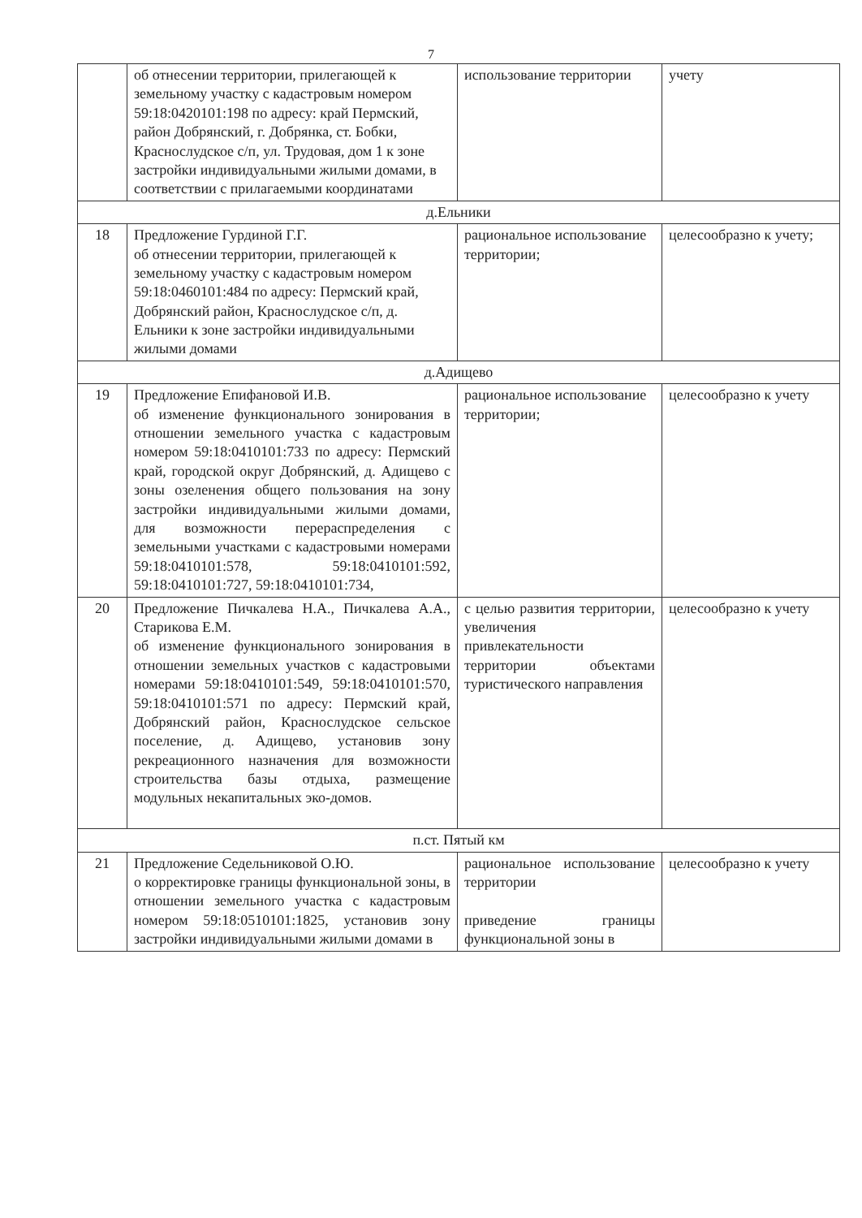7
| | об отнесении территории, прилегающей к земельному участку с кадастровым номером 59:18:0420101:198 по адресу: край Пермский, район Добрянский, г. Добрянка, ст. Бобки, Краснослудское с/п, ул. Трудовая, дом 1 к зоне застройки индивидуальными жилыми домами, в соответствии с прилагаемыми координатами | использование территории | учету |
| д.Ельники | | | |
| 18 | Предложение Гурдиной Г.Г. об отнесении территории, прилегающей к земельному участку с кадастровым номером 59:18:0460101:484 по адресу: Пермский край, Добрянский район, Краснослудское с/п, д. Ельники к зоне застройки индивидуальными жилыми домами | рациональное использование территории; | целесообразно к учету; |
| д.Адищево | | | |
| 19 | Предложение Епифановой И.В. об изменение функционального зонирования в отношении земельного участка с кадастровым номером 59:18:0410101:733 по адресу: Пермский край, городской округ Добрянский, д. Адищево с зоны озеленения общего пользования на зону застройки индивидуальными жилыми домами, для возможности перераспределения с земельными участками с кадастровыми номерами 59:18:0410101:578, 59:18:0410101:592, 59:18:0410101:727, 59:18:0410101:734, | рациональное использование территории; | целесообразно к учету |
| 20 | Предложение Пичкалева Н.А., Пичкалева А.А., Старикова Е.М. об изменение функционального зонирования в отношении земельных участков с кадастровыми номерами 59:18:0410101:549, 59:18:0410101:570, 59:18:0410101:571 по адресу: Пермский край, Добрянский район, Краснослудское сельское поселение, д. Адищево, установив зону рекреационного назначения для возможности строительства базы отдыха, размещение модульных некапитальных эко-домов. | с целью развития территории, увеличения привлекательности территории объектами туристического направления | целесообразно к учету |
| п.ст. Пятый км | | | |
| 21 | Предложение Седельниковой О.Ю. о корректировке границы функциональной зоны, в отношении земельного участка с кадастровым номером 59:18:0510101:1825, установив зону застройки индивидуальными жилыми домами в | рациональное использование территории приведение границы функциональной зоны в | целесообразно к учету |